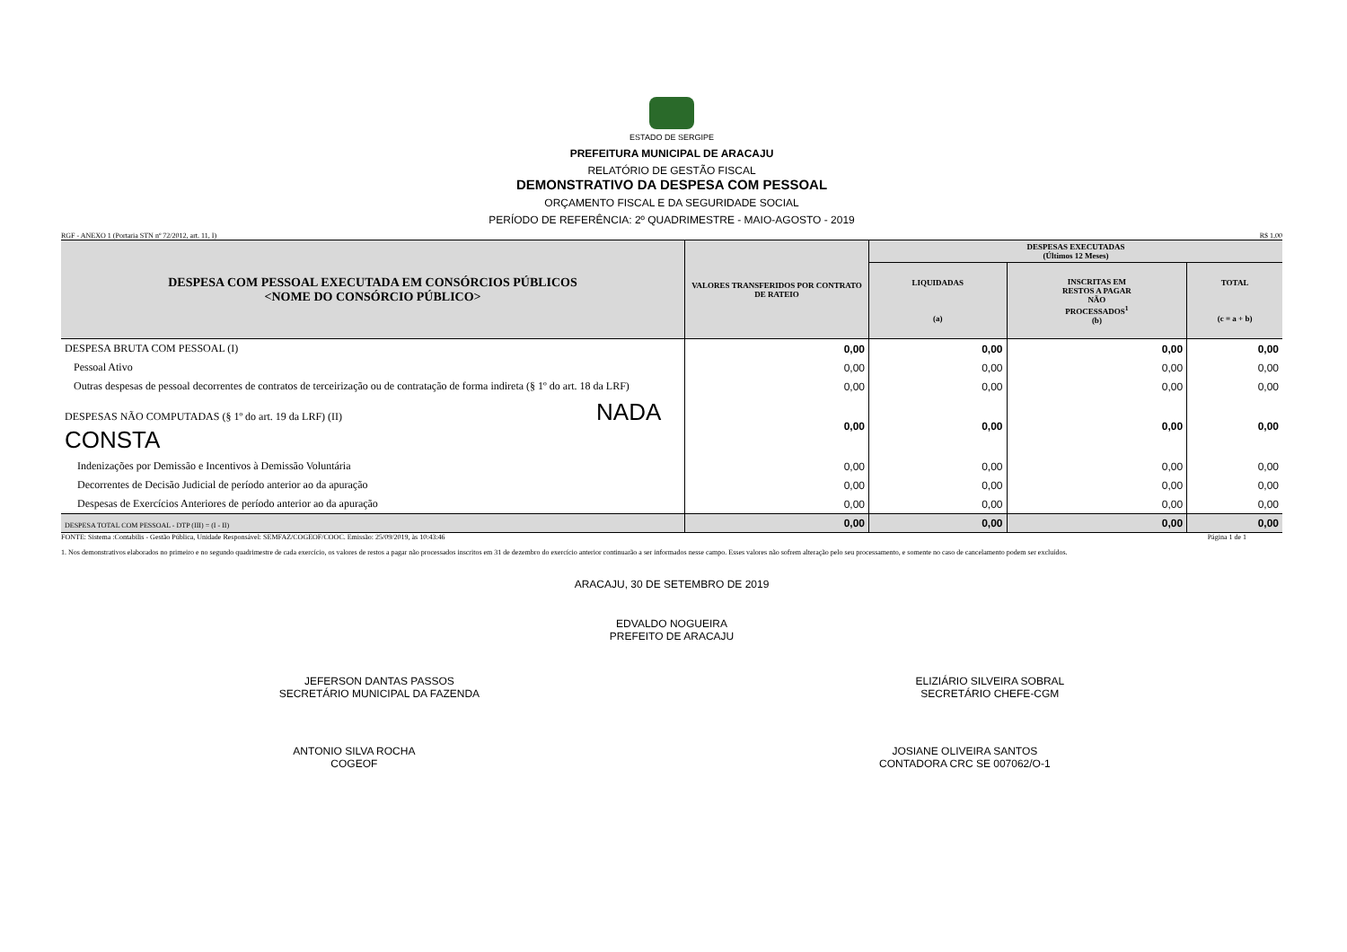ESTADO DE SERGIPE
PREFEITURA MUNICIPAL DE ARACAJU
RELATÓRIO DE GESTÃO FISCAL
DEMONSTRATIVO DA DESPESA COM PESSOAL
ORÇAMENTO FISCAL E DA SEGURIDADE SOCIAL
PERÍODO DE REFERÊNCIA: 2º QUADRIMESTRE - MAIO-AGOSTO - 2019
RGF - ANEXO 1 (Portaria STN nº 72/2012, art. 11, I) R$ 1,00
| DESPESA COM PESSOAL EXECUTADA EM CONSÓRCIOS PÚBLICOS <NOME DO CONSÓRCIO PÚBLICO> | VALORES TRANSFERIDOS POR CONTRATO DE RATEIO | DESPESAS EXECUTADAS (Últimos 12 Meses) | | |
| --- | --- | --- | --- | --- |
| | | LIQUIDADAS (a) | INSCRITAS EM RESTOS A PAGAR NÃO PROCESSADOS<sup>1</sup> (b) | TOTAL (c = a + b) |
| DESPESA BRUTA COM PESSOAL (I) | 0,00 | 0,00 | 0,00 | 0,00 |
| Pessoal Ativo | 0,00 | 0,00 | 0,00 | 0,00 |
| Outras despesas de pessoal decorrentes de contratos de terceirização ou de contratação de forma indireta (§ 1º do art. 18 da LRF) | 0,00 | 0,00 | 0,00 | 0,00 |
| DESPESAS NÃO COMPUTADAS (§ 1º do art. 19 da LRF) (II) NADA CONSTA | 0,00 | 0,00 | 0,00 | 0,00 |
| Indenizações por Demissão e Incentivos à Demissão Voluntária | 0,00 | 0,00 | 0,00 | 0,00 |
| Decorrentes de Decisão Judicial de período anterior ao da apuração | 0,00 | 0,00 | 0,00 | 0,00 |
| Despesas de Exercícios Anteriores de período anterior ao da apuração | 0,00 | 0,00 | 0,00 | 0,00 |
| DESPESA TOTAL COM PESSOAL - DTP (III) = (I - II) | 0,00 | 0,00 | 0,00 | 0,00 |
FONTE: Sistema :Contabilis - Gestão Pública, Unidade Responsável: SEMFAZ/COGEOF/COOC. Emissão: 25/09/2019, às 10:43:46 Página 1 de 1
1. Nos demonstrativos elaborados no primeiro e no segundo quadrimestre de cada exercício, os valores de restos a pagar não processados inscritos em 31 de dezembro do exercício anterior continuarão a ser informados nesse campo. Esses valores não sofrem alteração pelo seu processamento, e somente no caso de cancelamento podem ser excluídos.
ARACAJU, 30 DE SETEMBRO DE 2019
EDVALDO NOGUEIRA
PREFEITO DE ARACAJU
JEFERSON DANTAS PASSOS
SECRETÁRIO MUNICIPAL DA FAZENDA
ELIZIÁRIO SILVEIRA SOBRAL
SECRETÁRIO CHEFE-CGM
ANTONIO SILVA ROCHA
COGEOF
JOSIANE OLIVEIRA SANTOS
CONTADORA CRC SE 007062/O-1